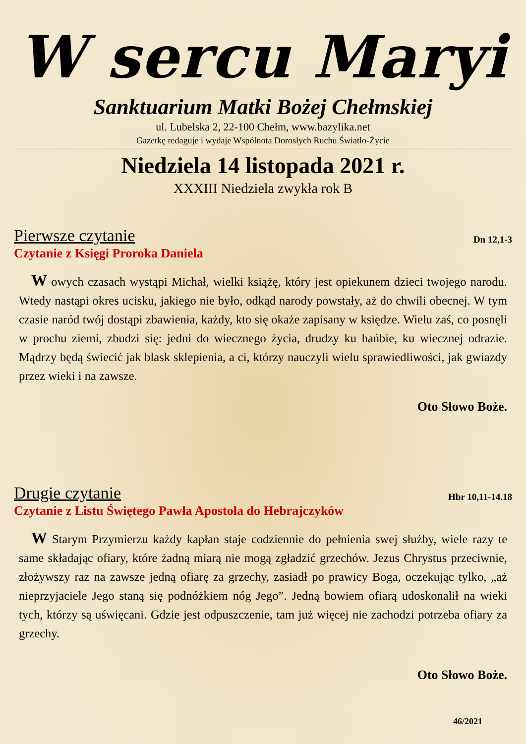W sercu Maryi
Sanktuarium Matki Bożej Chełmskiej
ul. Lubelska 2, 22-100 Chełm, www.bazylika.net
Gazetkę redaguje i wydaje Wspólnota Dorosłych Ruchu Światło-Życie
Niedziela 14 listopada 2021 r.
XXXIII Niedziela zwykła rok B
Pierwsze czytanie Dn 12,1-3
Czytanie z Księgi Proroka Daniela
W owych czasach wystąpi Michał, wielki książę, który jest opiekunem dzieci twojego narodu. Wtedy nastąpi okres ucisku, jakiego nie było, odkąd narody powstały, aż do chwili obecnej. W tym czasie naród twój dostąpi zbawienia, każdy, kto się okaże zapisany w księdze. Wielu zaś, co posnęli w prochu ziemi, zbudzi się: jedni do wiecznego życia, drudzy ku hańbie, ku wiecznej odrazie. Mądrzy będą świecić jak blask sklepienia, a ci, którzy nauczyli wielu sprawiedliwości, jak gwiazdy przez wieki i na zawsze.
Oto Słowo Boże.
Drugie czytanie Hbr 10,11-14.18
Czytanie z Listu Świętego Pawła Apostoła do Hebrajczyków
W Starym Przymierzu każdy kapłan staje codziennie do pełnienia swej służby, wiele razy te same składając ofiary, które żadną miarą nie mogą zgładzić grzechów. Jezus Chrystus przeciwnie, złożywszy raz na zawsze jedną ofiarę za grzechy, zasiadł po prawicy Boga, oczekując tylko, „aż nieprzyjaciele Jego staną się podnóżkiem nóg Jego”. Jedną bowiem ofiarą udoskonalił na wieki tych, którzy są uświęcani. Gdzie jest odpuszczenie, tam już więcej nie zachodzi potrzeba ofiary za grzechy.
Oto Słowo Boże.
46/2021